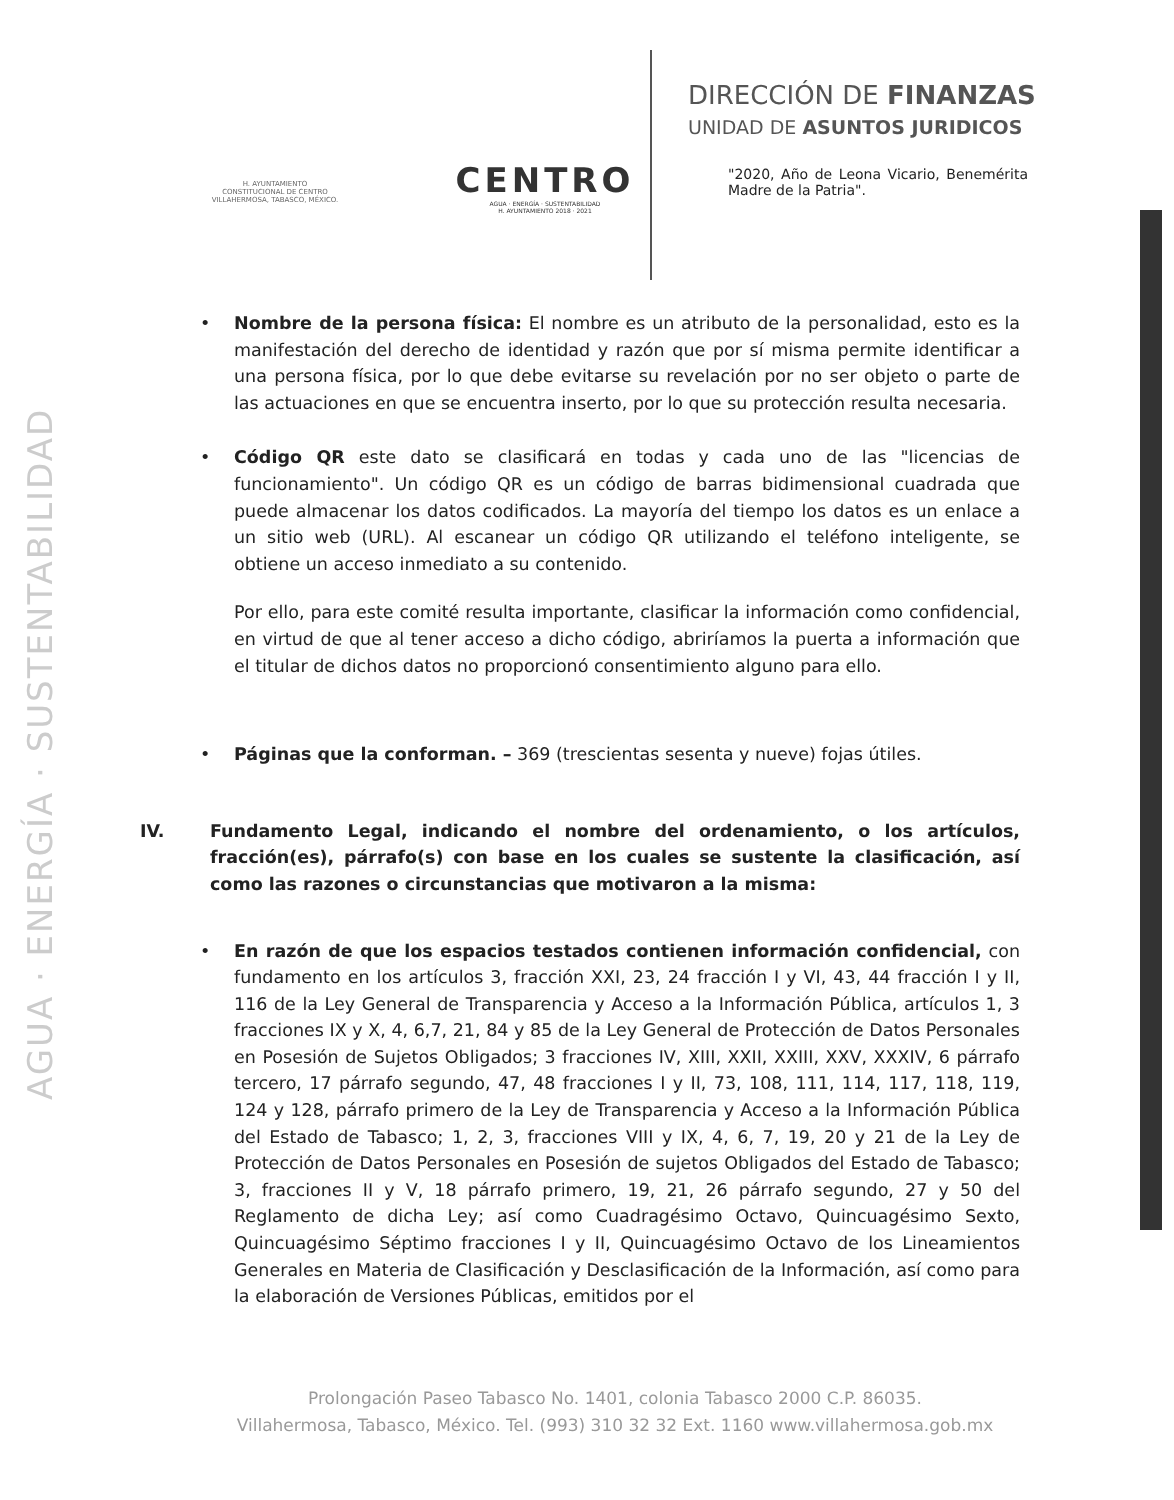AGUA · ENERGÍA · SUSTENTABILIDAD
H. AYUNTAMIENTO
CONSTITUCIONAL DE CENTRO
VILLAHERMOSA, TABASCO, MÉXICO.
CENTRO
AGUA · ENERGÍA · SUSTENTABILIDAD
H. AYUNTAMIENTO 2018 · 2021
DIRECCIÓN DE FINANZAS
UNIDAD DE ASUNTOS JURIDICOS
"2020, Año de Leona Vicario, Benemérita Madre de la Patria".
• Nombre de la persona física: El nombre es un atributo de la personalidad, esto es la manifestación del derecho de identidad y razón que por sí misma permite identificar a una persona física, por lo que debe evitarse su revelación por no ser objeto o parte de las actuaciones en que se encuentra inserto, por lo que su protección resulta necesaria.
• Código QR este dato se clasificará en todas y cada uno de las "licencias de funcionamiento". Un código QR es un código de barras bidimensional cuadrada que puede almacenar los datos codificados. La mayoría del tiempo los datos es un enlace a un sitio web (URL). Al escanear un código QR utilizando el teléfono inteligente, se obtiene un acceso inmediato a su contenido.
Por ello, para este comité resulta importante, clasificar la información como confidencial, en virtud de que al tener acceso a dicho código, abriríamos la puerta a información que el titular de dichos datos no proporcionó consentimiento alguno para ello.
• Páginas que la conforman. – 369 (trescientas sesenta y nueve) fojas útiles.
IV. Fundamento Legal, indicando el nombre del ordenamiento, o los artículos, fracción(es), párrafo(s) con base en los cuales se sustente la clasificación, así como las razones o circunstancias que motivaron a la misma:
• En razón de que los espacios testados contienen información confidencial, con fundamento en los artículos 3, fracción XXI, 23, 24 fracción I y VI, 43, 44 fracción I y II, 116 de la Ley General de Transparencia y Acceso a la Información Pública, artículos 1, 3 fracciones IX y X, 4, 6,7, 21, 84 y 85 de la Ley General de Protección de Datos Personales en Posesión de Sujetos Obligados; 3 fracciones IV, XIII, XXII, XXIII, XXV, XXXIV, 6 párrafo tercero, 17 párrafo segundo, 47, 48 fracciones I y II, 73, 108, 111, 114, 117, 118, 119, 124 y 128, párrafo primero de la Ley de Transparencia y Acceso a la Información Pública del Estado de Tabasco; 1, 2, 3, fracciones VIII y IX, 4, 6, 7, 19, 20 y 21 de la Ley de Protección de Datos Personales en Posesión de sujetos Obligados del Estado de Tabasco; 3, fracciones II y V, 18 párrafo primero, 19, 21, 26 párrafo segundo, 27 y 50 del Reglamento de dicha Ley; así como Cuadragésimo Octavo, Quincuagésimo Sexto, Quincuagésimo Séptimo fracciones I y II, Quincuagésimo Octavo de los Lineamientos Generales en Materia de Clasificación y Desclasificación de la Información, así como para la elaboración de Versiones Públicas, emitidos por el
Prolongación Paseo Tabasco No. 1401, colonia Tabasco 2000 C.P. 86035.
Villahermosa, Tabasco, México. Tel. (993) 310 32 32 Ext. 1160 www.villahermosa.gob.mx